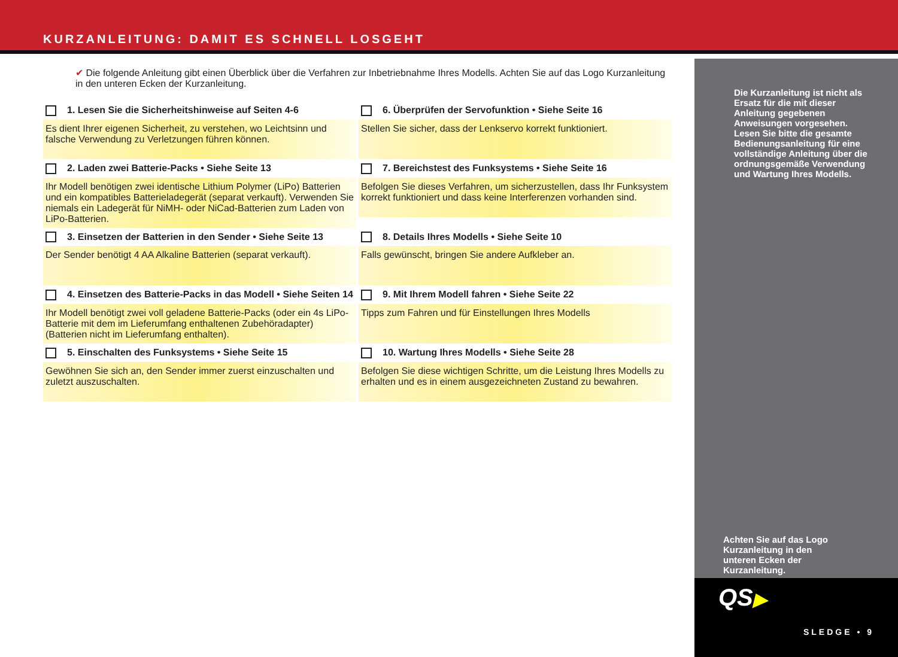KURZANLEITUNG: DAMIT ES SCHNELL LOSGEHT
✔ Die folgende Anleitung gibt einen Überblick über die Verfahren zur Inbetriebnahme Ihres Modells. Achten Sie auf das Logo Kurzanleitung in den unteren Ecken der Kurzanleitung.
1. Lesen Sie die Sicherheitshinweise auf Seiten 4-6
Es dient Ihrer eigenen Sicherheit, zu verstehen, wo Leichtsinn und falsche Verwendung zu Verletzungen führen können.
6. Überprüfen der Servofunktion • Siehe Seite 16
Stellen Sie sicher, dass der Lenkservo korrekt funktioniert.
2. Laden zwei Batterie-Packs • Siehe Seite 13
Ihr Modell benötigen zwei identische Lithium Polymer (LiPo) Batterien und ein kompatibles Batterieladegerät (separat verkauft). Verwenden Sie niemals ein Ladegerät für NiMH- oder NiCad-Batterien zum Laden von LiPo-Batterien.
7. Bereichstest des Funksystems • Siehe Seite 16
Befolgen Sie dieses Verfahren, um sicherzustellen, dass Ihr Funksystem korrekt funktioniert und dass keine Interferenzen vorhanden sind.
3. Einsetzen der Batterien in den Sender • Siehe Seite 13
Der Sender benötigt 4 AA Alkaline Batterien (separat verkauft).
8. Details Ihres Modells • Siehe Seite 10
Falls gewünscht, bringen Sie andere Aufkleber an.
4. Einsetzen des Batterie-Packs in das Modell • Siehe Seiten 14
Ihr Modell benötigt zwei voll geladene Batterie-Packs (oder ein 4s LiPo-Batterie mit dem im Lieferumfang enthaltenen Zubehöradapter) (Batterien nicht im Lieferumfang enthalten).
9. Mit Ihrem Modell fahren • Siehe Seite 22
Tipps zum Fahren und für Einstellungen Ihres Modells
5. Einschalten des Funksystems • Siehe Seite 15
Gewöhnen Sie sich an, den Sender immer zuerst einzuschalten und zuletzt auszuschalten.
10. Wartung Ihres Modells • Siehe Seite 28
Befolgen Sie diese wichtigen Schritte, um die Leistung Ihres Modells zu erhalten und es in einem ausgezeichneten Zustand zu bewahren.
Die Kurzanleitung ist nicht als Ersatz für die mit dieser Anleitung gegebenen Anweisungen vorgesehen. Lesen Sie bitte die gesamte Bedienungsanleitung für eine vollständige Anleitung über die ordnungsgemäße Verwendung und Wartung Ihres Modells.
Achten Sie auf das Logo Kurzanleitung in den unteren Ecken der Kurzanleitung.
QS▶
SLEDGE • 9